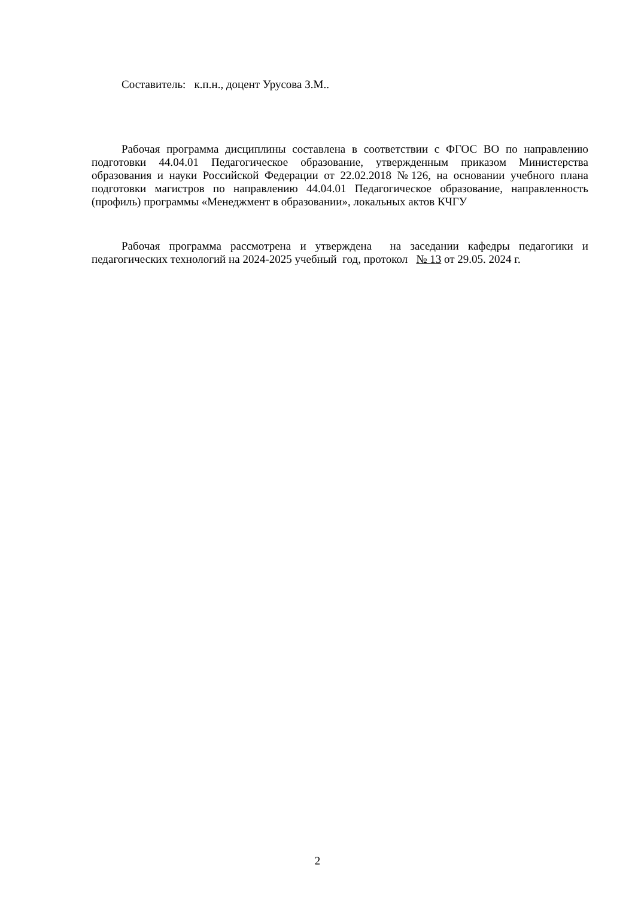Составитель: к.п.н., доцент Урусова З.М..
Рабочая программа дисциплины составлена в соответствии с ФГОС ВО по направлению подготовки 44.04.01 Педагогическое образование, утвержденным приказом Министерства образования и науки Российской Федерации от 22.02.2018 №126, на основании учебного плана подготовки магистров по направлению 44.04.01 Педагогическое образование, направленность (профиль) программы «Менеджмент в образовании», локальных актов КЧГУ
Рабочая программа рассмотрена и утверждена на заседании кафедры педагогики и педагогических технологий на 2024-2025 учебный год, протокол № 13 от 29.05. 2024 г.
2